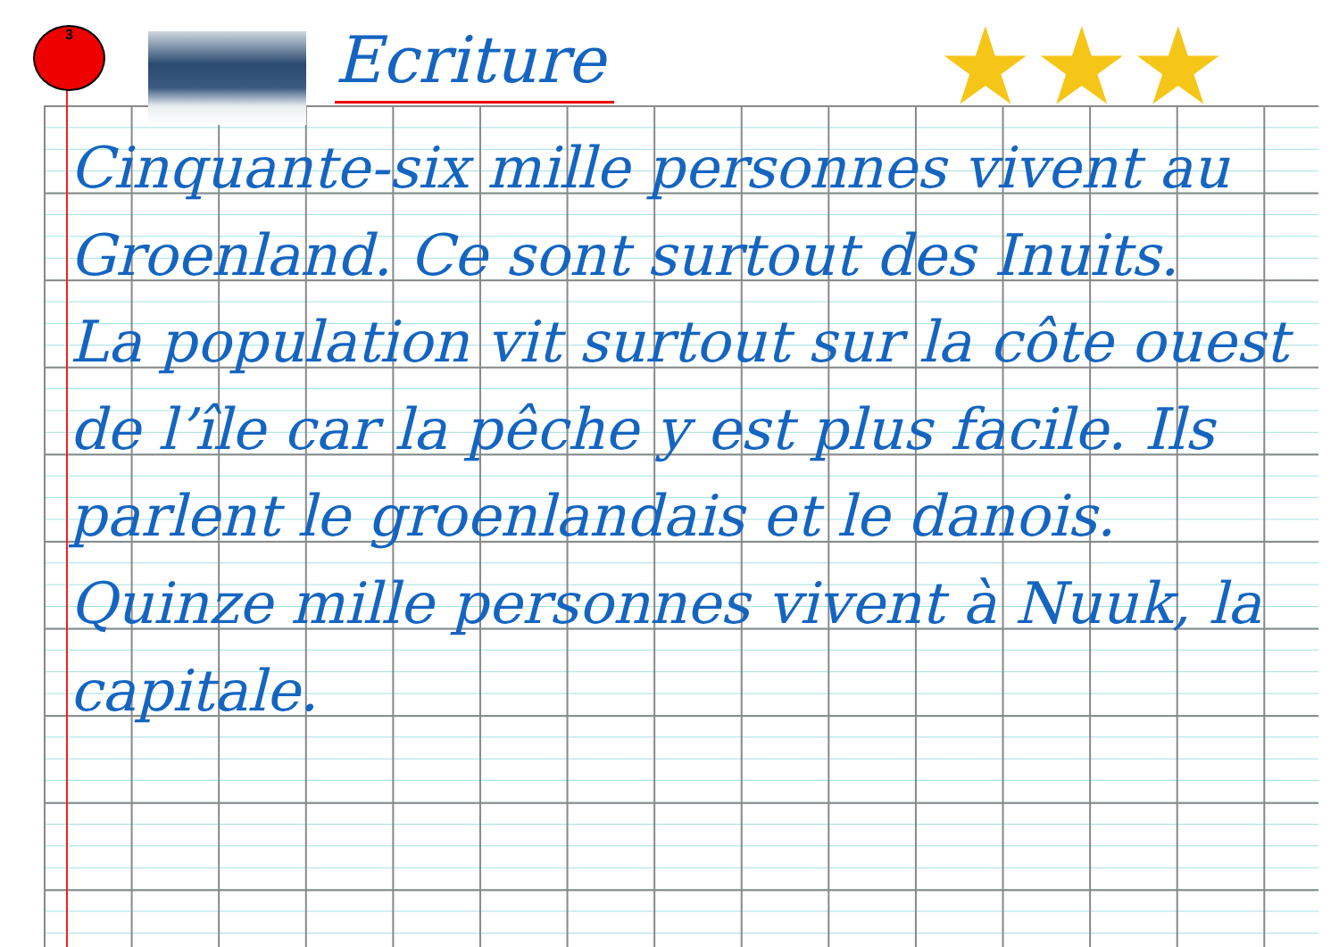3 Ecriture ★★★
Cinquante-six mille personnes vivent au Groenland. Ce sont surtout des Inuits.
La population vit surtout sur la côte ouest de l’île car la pêche y est plus facile. Ils parlent le groenlandais et le danois.
Quinze mille personnes vivent à Nuuk, la capitale.